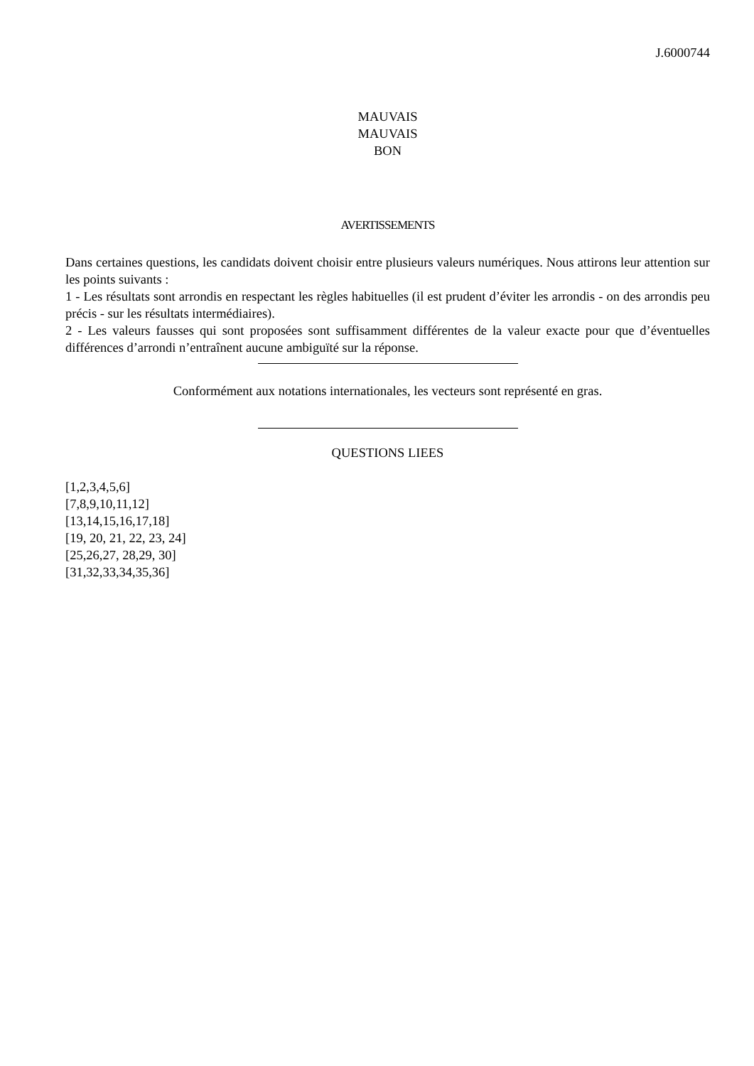J.6000744
MAUVAIS
MAUVAIS
BON
AVERTISSEMENTS
Dans certaines questions, les candidats doivent choisir entre plusieurs valeurs numériques. Nous attirons leur attention sur les points suivants :
1 - Les résultats sont arrondis en respectant les règles habituelles (il est prudent d’éviter les arrondis - on des arrondis peu précis - sur les résultats intermédiaires).
2 - Les valeurs fausses qui sont proposées sont suffisamment différentes de la valeur exacte pour que d’éventuelles différences d’arrondi n’entraînent aucune ambiguïté sur la réponse.
Conformément aux notations internationales, les vecteurs sont représenté en gras.
QUESTIONS LIEES
[1,2,3,4,5,6]
[7,8,9,10,11,12]
[13,14,15,16,17,18]
[19, 20, 21, 22, 23, 24]
[25,26,27, 28,29, 30]
[31,32,33,34,35,36]